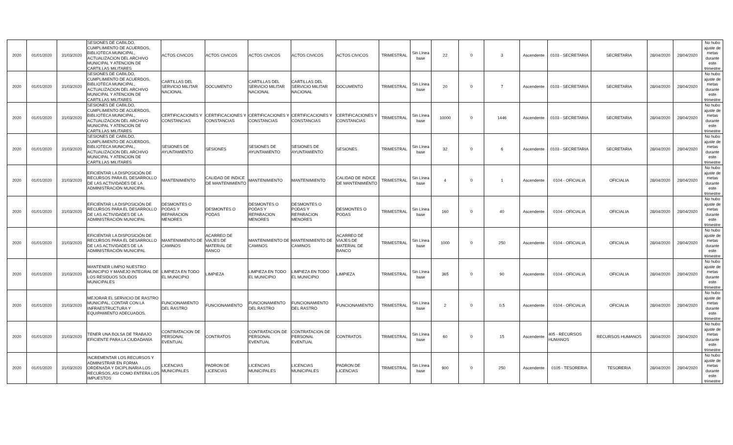| 2020 | 01/01/2020 | 31/03/2020 | SESIONES DE CABILDO, CUMPLIMIENTO DE ACUERDOS, BIBLIOTECA MUNICIPAL, ACTUALIZACION DEL ARCHIVO MUNICIPAL Y ATENCION DE CARTILLAS MILITARES | ACTOS CIVICOS | ACTOS CIVICOS | ACTOS CIVICOS | ACTOS CIVICOS | ACTOS CIVICOS | TRIMESTRAL | Sin Línea base | 22 | 0 | 3 | Ascendente | 0103 - SECRETARIA | SECRETARIA | 28/04/2020 | 28/04/2020 | No hubo ajuste de metas durante este trimestre |
| 2020 | 01/01/2020 | 31/03/2020 | SESIONES DE CABILDO, CUMPLIMIENTO DE ACUERDOS, BIBLIOTECA MUNICIPAL, ACTUALIZACION DEL ARCHIVO MUNICIPAL Y ATENCION DE CARTILLAS MILITARES | CARTILLAS DEL SERVICIO MILITAR NACIONAL | DOCUMENTO | CARTILLAS DEL SERVICIO MILITAR NACIONAL | CARTILLAS DEL SERVICIO MILITAR NACIONAL | DOCUMENTO | TRIMESTRAL | Sin Línea base | 20 | 0 | 7 | Ascendente | 0103 - SECRETARIA | SECRETARIA | 28/04/2020 | 28/04/2020 | No hubo ajuste de metas durante este trimestre |
| 2020 | 01/01/2020 | 31/03/2020 | SESIONES DE CABILDO, CUMPLIMIENTO DE ACUERDOS, BIBLIOTECA MUNICIPAL, ACTUALIZACION DEL ARCHIVO MUNICIPAL Y ATENCION DE CARTILLAS MILITARES | CERTIFICACIONES Y CONSTANCIAS | CERTIFICACIONES Y CONSTANCIAS | CERTIFICACIONES Y CONSTANCIAS | CERTIFICACIONES Y CONSTANCIAS | CERTIFICACIONES Y CONSTANCIAS | TRIMESTRAL | Sin Línea base | 10000 | 0 | 1446 | Ascendente | 0103 - SECRETARIA | SECRETARIA | 28/04/2020 | 28/04/2020 | No hubo ajuste de metas durante este trimestre |
| 2020 | 01/01/2020 | 31/03/2020 | SESIONES DE CABILDO, CUMPLIMIENTO DE ACUERDOS, BIBLIOTECA MUNICIPAL, ACTUALIZACION DEL ARCHIVO MUNICIPAL Y ATENCION DE CARTILLAS MILITARES | SESIONES DE AYUNTAMIENTO | SESIONES | SESIONES DE AYUNTAMIENTO | SESIONES DE AYUNTAMIENTO | SESIONES | TRIMESTRAL | Sin Línea base | 32 | 0 | 6 | Ascendente | 0103 - SECRETARIA | SECRETARIA | 28/04/2020 | 28/04/2020 | No hubo ajuste de metas durante este trimestre |
| 2020 | 01/01/2020 | 31/03/2020 | EFICIENTAR LA DISPOSICIÓN DE RECURSOS PARA EL DESARROLLO DE LAS ACTIVIDADES DE LA ADMINISTRACIÓN MUNICIPAL | MANTENIMIENTO | CALIDAD DE INDICE DE MANTENIMIENTO | MANTENIMIENTO | MANTENIMIENTO | CALIDAD DE INDICE DE MANTENIMIENTO | TRIMESTRAL | Sin Línea base | 4 | 0 | 1 | Ascendente | 0104 - OFICIALIA | OFICIALIA | 28/04/2020 | 28/04/2020 | No hubo ajuste de metas durante este trimestre |
| 2020 | 01/01/2020 | 31/03/2020 | EFICIENTAR LA DISPOSICIÓN DE RECURSOS PARA EL DESARROLLO DE LAS ACTIVIDADES DE LA ADMINISTRACIÓN MUNICIPAL | DESMONTES O PODAS Y REPARACION MENORES | DESMONTES O PODAS | DESMONTES O PODAS Y REPARACION MENORES | DESMONTES O PODAS Y REPARACION MENORES | DESMONTES O PODAS | TRIMESTRAL | Sin Línea base | 160 | 0 | 40 | Ascendente | 0104 - OFICIALIA | OFICIALIA | 28/04/2020 | 28/04/2020 | No hubo ajuste de metas durante este trimestre |
| 2020 | 01/01/2020 | 31/03/2020 | EFICIENTAR LA DISPOSICIÓN DE RECURSOS PARA EL DESARROLLO DE LAS ACTIVIDADES DE LA ADMINISTRACIÓN MUNICIPAL | MANTENIMIENTO DE CAMINOS | ACARREO DE VIAJES DE MATERIAL DE BANCO | MANTENIMIENTO DE CAMINOS | MANTENIMIENTO DE CAMINOS | ACARREO DE VIAJES DE MATERIAL DE BANCO | TRIMESTRAL | Sin Línea base | 1000 | 0 | 250 | Ascendente | 0104 - OFICIALIA | OFICIALIA | 28/04/2020 | 28/04/2020 | No hubo ajuste de metas durante este trimestre |
| 2020 | 01/01/2020 | 31/03/2020 | MANTENER LIMPIO NUESTRO MUNICIPIO Y MANEJO INTEGRAL DE LOS RESIDUOS SÓLIDOS MUNICIPALES | LIMPIEZA EN TODO EL MUNICIPIO | LIMPIEZA | LIMPIEZA EN TODO EL MUNICIPIO | LIMPIEZA EN TODO EL MUNICIPIO | LIMPIEZA | TRIMESTRAL | Sin Línea base | 365 | 0 | 90 | Ascendente | 0104 - OFICIALIA | OFICIALIA | 28/04/2020 | 28/04/2020 | No hubo ajuste de metas durante este trimestre |
| 2020 | 01/01/2020 | 31/03/2020 | MEJORAR EL SERVICIO DE RASTRO MUNICIPAL, CONTAR CON LA INFRAESTRUCTURA Y EQUIPAMIENTO ADECUADOS. | FUNCIONAMIENTO DEL RASTRO | FUNCIONAMIENTO | FUNCIONAMIENTO DEL RASTRO | FUNCIONAMIENTO DEL RASTRO | FUNCIONAMIENTO | TRIMESTRAL | Sin Línea base | 2 | 0 | 0.5 | Ascendente | 0104 - OFICIALIA | OFICIALIA | 28/04/2020 | 28/04/2020 | No hubo ajuste de metas durante este trimestre |
| 2020 | 01/01/2020 | 31/03/2020 | TENER UNA BOLSA DE TRABAJO EFICIENTE PARA LA CIUDADANÍA | CONTRATACION DE PERSONAL EVENTUAL | CONTRATOS | CONTRATACION DE PERSONAL EVENTUAL | CONTRATACION DE PERSONAL EVENTUAL | CONTRATOS | TRIMESTRAL | Sin Línea base | 60 | 0 | 15 | Ascendente | 405 - RECURSOS HUMANOS | RECURSOS HUMANOS | 28/04/2020 | 28/04/2020 | No hubo ajuste de metas durante este trimestre |
| 2020 | 01/01/2020 | 31/03/2020 | INCREMENTAR LOS RECURSOS Y ADMINISTRAR EN FORMA ORDENADA Y DICIPLINARIA LOS RECURSOS, ASI COMO ENTERA LOS IMPUESTOS | LICENCIAS MUNICIPALES | PADRON DE LICENCIAS | LICENCIAS MUNICIPALES | LICENCIAS MUNICIPALES | PADRON DE LICENCIAS | TRIMESTRAL | Sin Línea base | 900 | 0 | 250 | Ascendente | 0105 - TESORERIA | TESORERIA | 28/04/2020 | 28/04/2020 | No hubo ajuste de metas durante este trimestre |